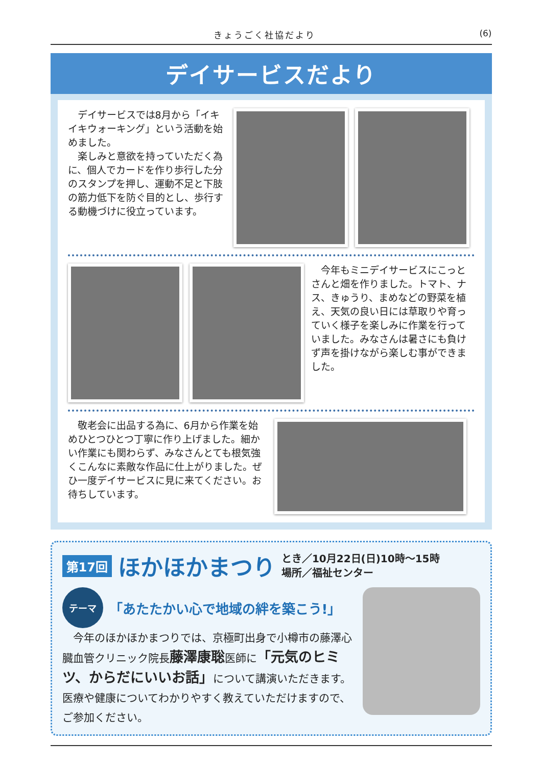きょうごく社協だより (6)
デイサービスだより
　デイサービスでは8月から「イキイキウォーキング」という活動を始めました。
　楽しみと意欲を持っていただく為に、個人でカードを作り歩行した分のスタンプを押し、運動不足と下肢の筋力低下を防ぐ目的とし、歩行する動機づけに役立っています。
　今年もミニデイサービスにこっとさんと畑を作りました。トマト、ナス、きゅうり、まめなどの野菜を植え、天気の良い日には草取りや育っていく様子を楽しみに作業を行っていました。みなさんは暑さにも負けず声を掛けながら楽しむ事ができました。
　敬老会に出品する為に、6月から作業を始めひとつひとつ丁寧に作り上げました。細かい作業にも関わらず、みなさんとても根気強くこんなに素敵な作品に仕上がりました。ぜひ一度デイサービスに見に来てください。お待ちしています。
第17回 ほかほかまつり
とき／10月22日(日)10時～15時
場所／福祉センター
テーマ
「あたたかい心で地域の絆を築こう!」
　今年のほかほかまつりでは、京極町出身で小樽市の藤澤心臓血管クリニック院長藤澤康聡医師に「元気のヒミツ、からだにいいお話」について講演いただきます。医療や健康についてわかりやすく教えていただけますので、ご参加ください。